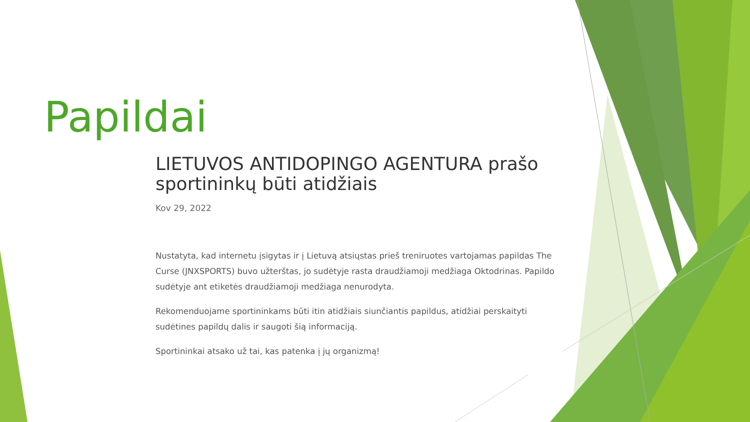Papildai
LIETUVOS ANTIDOPINGO AGENTURA prašo sportininkų būti atidžiais
Kov 29, 2022
Nustatyta, kad internetu įsigytas ir į Lietuvą atsiųstas prieš treniruotes vartojamas papildas The Curse (JNXSPORTS) buvo užterštas, jo sudėtyje rasta draudžiamoji medžiaga Oktodrinas. Papildo sudėtyje ant etiketės draudžiamoji medžiaga nenurodyta.
Rekomenduojame sportininkams būti itin atidžiais siunčiantis papildus, atidžiai perskaityti sudėtines papildų dalis ir saugoti šią informaciją.
Sportininkai atsako už tai, kas patenka į jų organizmą!